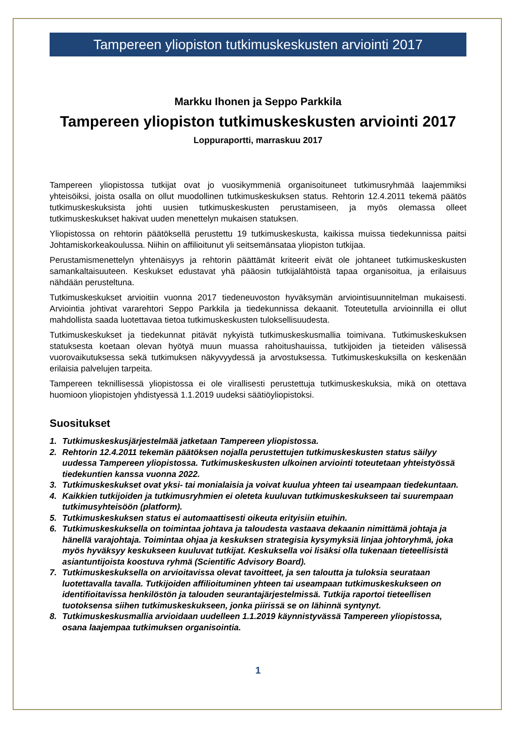Tampereen yliopiston tutkimuskeskusten arviointi 2017
Markku Ihonen ja Seppo Parkkila
Tampereen yliopiston tutkimuskeskusten arviointi 2017
Loppuraportti, marraskuu 2017
Tampereen yliopistossa tutkijat ovat jo vuosikymmeniä organisoituneet tutkimusryhmää laajemmiksi yhteisöiksi, joista osalla on ollut muodollinen tutkimuskeskuksen status. Rehtorin 12.4.2011 tekemä päätös tutkimuskeskuksista johti uusien tutkimuskeskusten perustamiseen, ja myös olemassa olleet tutkimuskeskukset hakivat uuden menettelyn mukaisen statuksen.
Yliopistossa on rehtorin päätöksellä perustettu 19 tutkimuskeskusta, kaikissa muissa tiedekunnissa paitsi Johtamiskorkeakoulussa. Niihin on affilioitunut yli seitsemänsataa yliopiston tutkijaa.
Perustamismenettelyn yhtenäisyys ja rehtorin päättämät kriteerit eivät ole johtaneet tutkimuskeskusten samankaltaisuuteen. Keskukset edustavat yhä pääosin tutkijalähtöistä tapaa organisoitua, ja erilaisuus nähdään perusteltuna.
Tutkimuskeskukset arvioitiin vuonna 2017 tiedeneuvoston hyväksymän arviointisuunnitelman mukaisesti. Arviointia johtivat vararehtori Seppo Parkkila ja tiedekunnissa dekaanit. Toteutetulla arvioinnilla ei ollut mahdollista saada luotettavaa tietoa tutkimuskeskusten tuloksellisuudesta.
Tutkimuskeskukset ja tiedekunnat pitävät nykyistä tutkimuskeskusmallia toimivana. Tutkimuskeskuksen statuksesta koetaan olevan hyötyä muun muassa rahoitushauissa, tutkijoiden ja tieteiden välisessä vuorovaikutuksessa sekä tutkimuksen näkyvyydessä ja arvostuksessa. Tutkimuskeskuksilla on keskenään erilaisia palvelujen tarpeita.
Tampereen teknillisessä yliopistossa ei ole virallisesti perustettuja tutkimuskeskuksia, mikä on otettava huomioon yliopistojen yhdistyessä 1.1.2019 uudeksi säätiöyliopistoksi.
Suositukset
1. Tutkimuskeskusjärjestelmää jatketaan Tampereen yliopistossa.
2. Rehtorin 12.4.2011 tekemän päätöksen nojalla perustettujen tutkimuskeskusten status säilyy uudessa Tampereen yliopistossa. Tutkimuskeskusten ulkoinen arviointi toteutetaan yhteistyössä tiedekuntien kanssa vuonna 2022.
3. Tutkimuskeskukset ovat yksi- tai monialaisia ja voivat kuulua yhteen tai useampaan tiedekuntaan.
4. Kaikkien tutkijoiden ja tutkimusryhmien ei oleteta kuuluvan tutkimuskeskukseen tai suurempaan tutkimusyhteisöön (platform).
5. Tutkimuskeskuksen status ei automaattisesti oikeuta erityisiin etuihin.
6. Tutkimuskeskuksella on toimintaa johtava ja taloudesta vastaava dekaanin nimittämä johtaja ja hänellä varajohtaja. Toimintaa ohjaa ja keskuksen strategisia kysymyksiä linjaa johtoryhmä, joka myös hyväksyy keskukseen kuuluvat tutkijat. Keskuksella voi lisäksi olla tukenaan tieteellisistä asiantuntijoista koostuva ryhmä (Scientific Advisory Board).
7. Tutkimuskeskuksella on arvioitavissa olevat tavoitteet, ja sen taloutta ja tuloksia seurataan luotettavalla tavalla. Tutkijoiden affilioituminen yhteen tai useampaan tutkimuskeskukseen on identifioitavissa henkilöstön ja talouden seurantajärjestelmissä. Tutkija raportoi tieteellisen tuotoksensa siihen tutkimuskeskukseen, jonka piirissä se on lähinnä syntynyt.
8. Tutkimuskeskusmallia arvioidaan uudelleen 1.1.2019 käynnistyvässä Tampereen yliopistossa, osana laajempaa tutkimuksen organisointia.
1